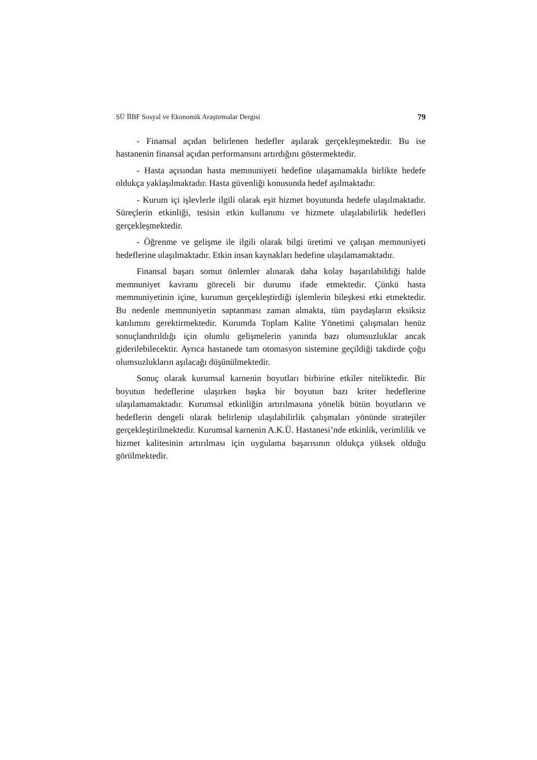SÜ İİBF Sosyal ve Ekonomik Araştırmalar Dergisi 79
- Finansal açıdan belirlenen hedefler aşılarak gerçekleşmektedir. Bu ise hastanenin finansal açıdan performansını artırdığını göstermektedir.
- Hasta açısından hasta memnuniyeti hedefine ulaşamamakla birlikte hedefe oldukça yaklaşılmaktadır. Hasta güvenliği konusunda hedef aşılmaktadır.
- Kurum içi işlevlerle ilgili olarak eşit hizmet boyutunda hedefe ulaşılmaktadır. Süreçlerin etkinliği, tesisin etkin kullanımı ve hizmete ulaşılabilirlik hedefleri gerçekleşmektedir.
- Öğrenme ve gelişme ile ilgili olarak bilgi üretimi ve çalışan memnuniyeti hedeflerine ulaşılmaktadır. Etkin insan kaynakları hedefine ulaşılamamaktadır.
Finansal başarı somut önlemler alınarak daha kolay başarılabildiği halde memnuniyet kavramı göreceli bir durumu ifade etmektedir. Çünkü hasta memnuniyetinin içine, kurumun gerçekleştirdiği işlemlerin bileşkesi etki etmektedir. Bu nedenle memnuniyetin saptanması zaman almakta, tüm paydaşların eksiksiz katılımını gerektirmektedir. Kurumda Toplam Kalite Yönetimi çalışmaları henüz sonuçlandırıldığı için olumlu gelişmelerin yanında bazı olumsuzluklar ancak giderilebilecektir. Ayrıca hastanede tam otomasyon sistemine geçildiği takdirde çoğu olumsuzlukların aşılacağı düşünülmektedir.
Sonuç olarak kurumsal karnenin boyutları birbirine etkiler niteliktedir. Bir boyutun hedeflerine ulaşırken başka bir boyutun bazı kriter hedeflerine ulaşılamamaktadır. Kurumsal etkinliğin artırılmasına yönelik bütün boyutların ve hedeflerin dengeli olarak belirlenip ulaşılabilirlik çalışmaları yönünde stratejiler gerçekleştirilmektedir. Kurumsal karnenin A.K.Ü. Hastanesi’nde etkinlik, verimlilik ve hizmet kalitesinin artırılması için uygulama başarısının oldukça yüksek olduğu görülmektedir.